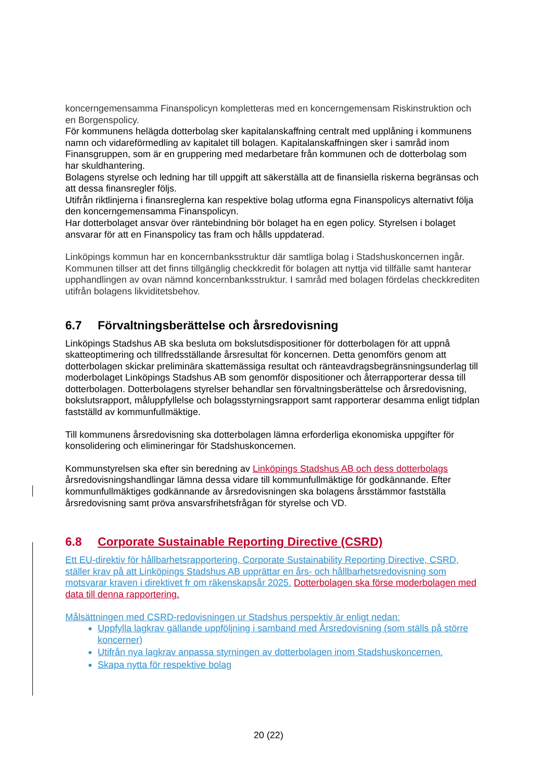koncerngemensamma Finanspolicyn kompletteras med en koncerngemensam Riskinstruktion och en Borgenspolicy.
För kommunens helägda dotterbolag sker kapitalanskaffning centralt med upplåning i kommunens namn och vidareförmedling av kapitalet till bolagen. Kapitalanskaffningen sker i samråd inom Finansgruppen, som är en gruppering med medarbetare från kommunen och de dotterbolag som har skuldhantering.
Bolagens styrelse och ledning har till uppgift att säkerställa att de finansiella riskerna begränsas och att dessa finansregler följs.
Utifrån riktlinjerna i finansreglerna kan respektive bolag utforma egna Finanspolicys alternativt följa den koncerngemensamma Finanspolicyn.
Har dotterbolaget ansvar över räntebindning bör bolaget ha en egen policy. Styrelsen i bolaget ansvarar för att en Finanspolicy tas fram och hålls uppdaterad.
Linköpings kommun har en koncernbanksstruktur där samtliga bolag i Stadshuskoncernen ingår. Kommunen tillser att det finns tillgänglig checkkredit för bolagen att nyttja vid tillfälle samt hanterar upphandlingen av ovan nämnd koncernbanksstruktur. I samråd med bolagen fördelas checkkrediten utifrån bolagens likviditetsbehov.
6.7 Förvaltningsberättelse och årsredovisning
Linköpings Stadshus AB ska besluta om bokslutsdispositioner för dotterbolagen för att uppnå skatteoptimering och tillfredsställande årsresultat för koncernen. Detta genomförs genom att dotterbolagen skickar preliminära skattemässiga resultat och ränteavdragsbegränsningsunderlag till moderbolaget Linköpings Stadshus AB som genomför dispositioner och återrapporterar dessa till dotterbolagen. Dotterbolagens styrelser behandlar sen förvaltningsberättelse och årsredovisning, bokslutsrapport, måluppfyllelse och bolagsstyrningsrapport samt rapporterar desamma enligt tidplan fastställd av kommunfullmäktige.
Till kommunens årsredovisning ska dotterbolagen lämna erforderliga ekonomiska uppgifter för konsolidering och elimineringar för Stadshuskoncernen.
Kommunstyrelsen ska efter sin beredning av Linköpings Stadshus AB och dess dotterbolags årsredovisningshandlingar lämna dessa vidare till kommunfullmäktige för godkännande. Efter kommunfullmäktiges godkännande av årsredovisningen ska bolagens årsstämmor fastställa årsredovisning samt pröva ansvarsfrihetsfrågan för styrelse och VD.
6.8 Corporate Sustainable Reporting Directive (CSRD)
Ett EU-direktiv för hållbarhetsrapportering, Corporate Sustainability Reporting Directive, CSRD, ställer krav på att Linköpings Stadshus AB upprättar en års- och hållbarhetsredovisning som motsvarar kraven i direktivet fr om räkenskapsår 2025. Dotterbolagen ska förse moderbolagen med data till denna rapportering.
Målsättningen med CSRD-redovisningen ur Stadshus perspektiv är enligt nedan:
Uppfylla lagkrav gällande uppföljning i samband med Årsredovisning (som ställs på större koncerner)
Utifrån nya lagkrav anpassa styrningen av dotterbolagen inom Stadshuskoncernen.
Skapa nytta för respektive bolag
20 (22)